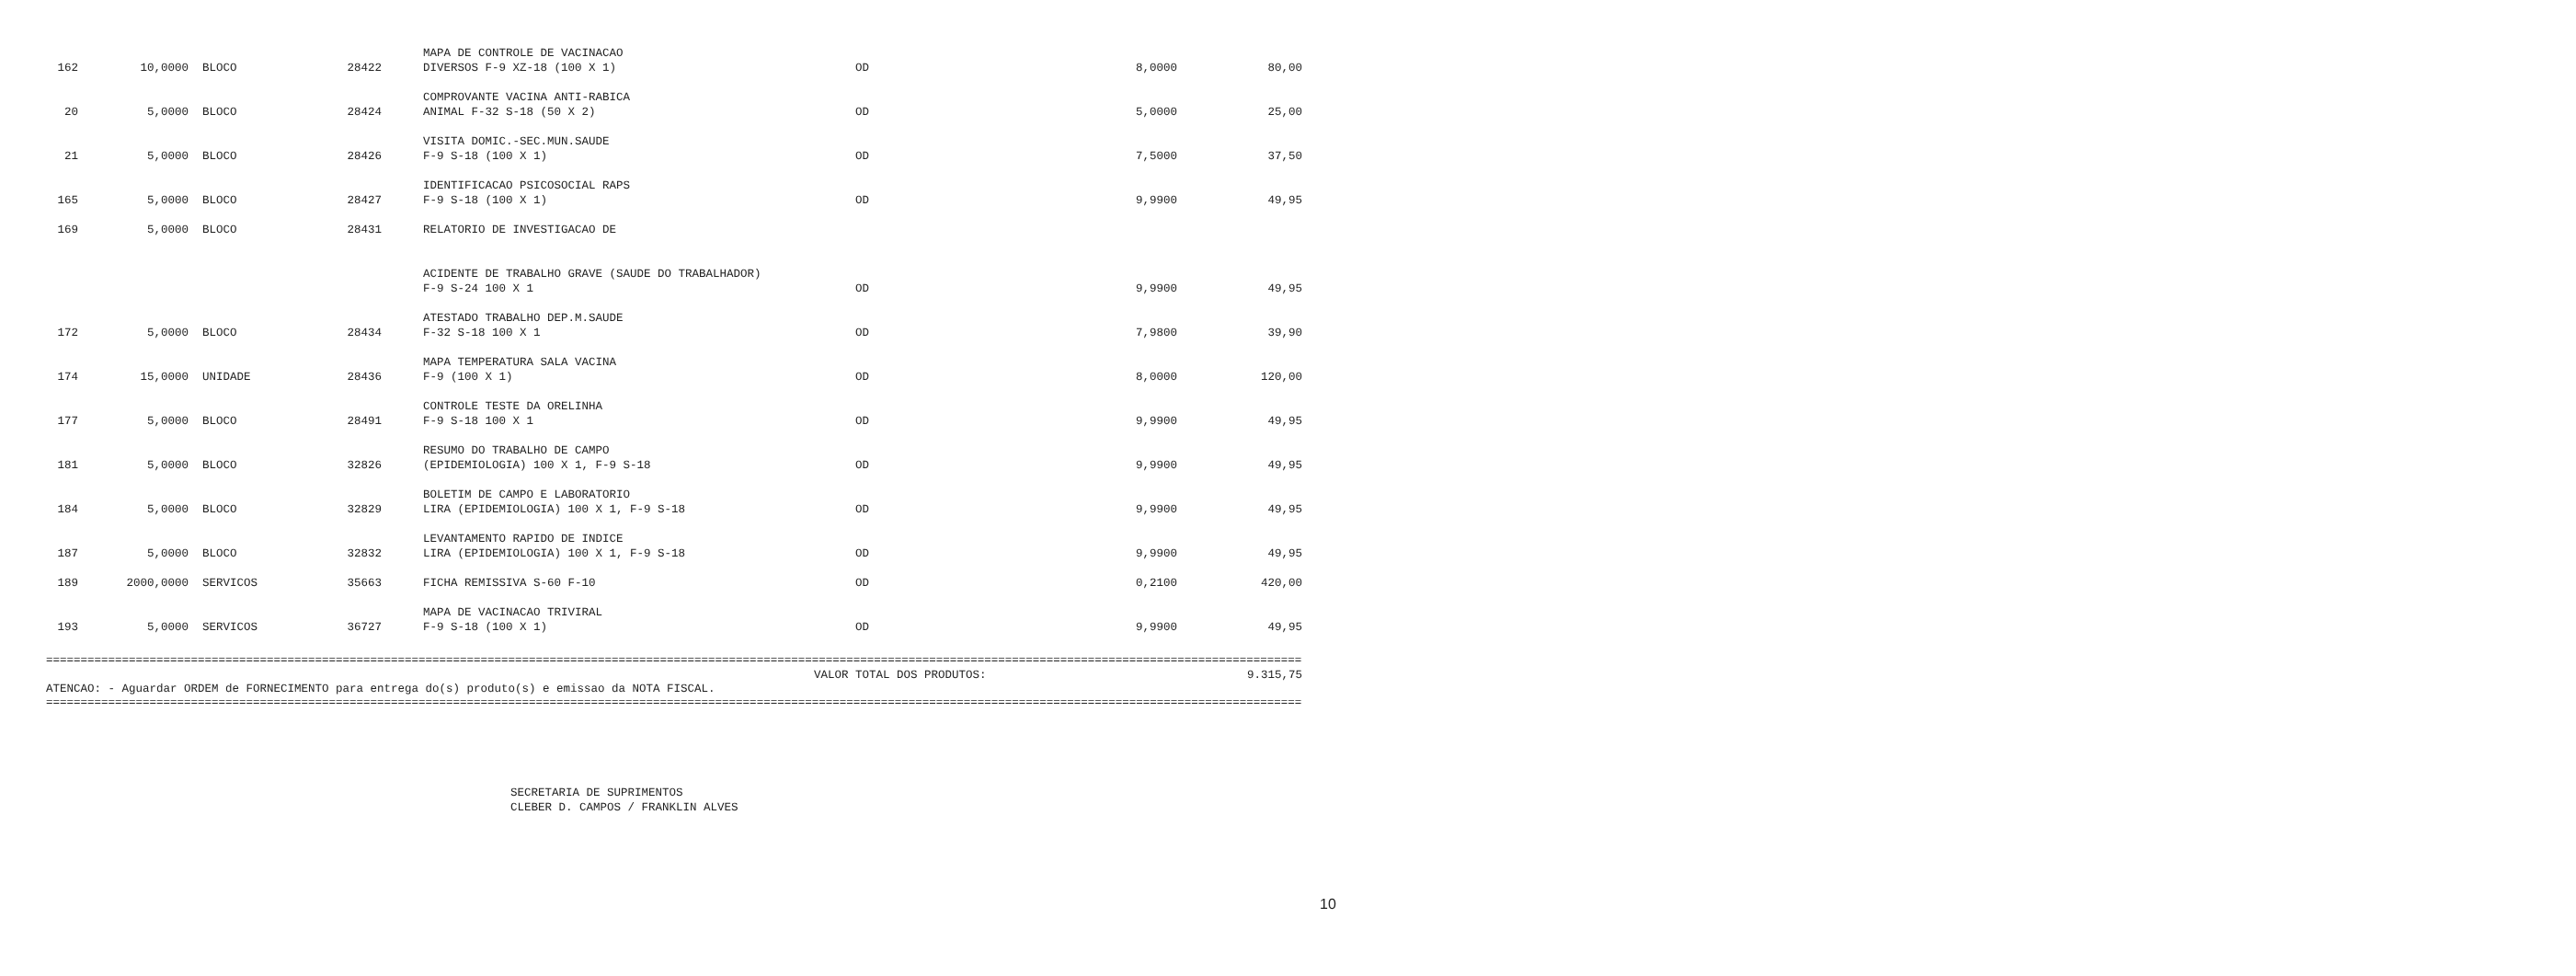| 162 | 10,0000 | BLOCO | 28422 | | MAPA DE CONTROLE DE VACINACAO DIVERSOS F-9 XZ-18 (100 X 1) | OD | 8,0000 | 80,00 |
| 20 | 5,0000 | BLOCO | 28424 | | COMPROVANTE VACINA ANTI-RABICA ANIMAL F-32 S-18 (50 X 2) | OD | 5,0000 | 25,00 |
| 21 | 5,0000 | BLOCO | 28426 | | VISITA DOMIC.-SEC.MUN.SAUDE F-9 S-18 (100 X 1) | OD | 7,5000 | 37,50 |
| 165 | 5,0000 | BLOCO | 28427 | | IDENTIFICACAO PSICOSOCIAL RAPS F-9 S-18 (100 X 1) | OD | 9,9900 | 49,95 |
| 169 | 5,0000 | BLOCO | 28431 | | RELATORIO DE INVESTIGACAO DE ACIDENTE DE TRABALHO GRAVE (SAUDE DO TRABALHADOR) F-9 S-24 100 X 1 | OD | 9,9900 | 49,95 |
| 172 | 5,0000 | BLOCO | 28434 | | ATESTADO TRABALHO DEP.M.SAUDE F-32 S-18 100 X 1 | OD | 7,9800 | 39,90 |
| 174 | 15,0000 | UNIDADE | 28436 | | MAPA TEMPERATURA SALA VACINA F-9 (100 X 1) | OD | 8,0000 | 120,00 |
| 177 | 5,0000 | BLOCO | 28491 | | CONTROLE TESTE DA ORELINHA F-9 S-18 100 X 1 | OD | 9,9900 | 49,95 |
| 181 | 5,0000 | BLOCO | 32826 | | RESUMO DO TRABALHO DE CAMPO (EPIDEMIOLOGIA) 100 X 1, F-9 S-18 | OD | 9,9900 | 49,95 |
| 184 | 5,0000 | BLOCO | 32829 | | BOLETIM DE CAMPO E LABORATORIO LIRA (EPIDEMIOLOGIA) 100 X 1, F-9 S-18 | OD | 9,9900 | 49,95 |
| 187 | 5,0000 | BLOCO | 32832 | | LEVANTAMENTO RAPIDO DE INDICE LIRA (EPIDEMIOLOGIA) 100 X 1, F-9 S-18 | OD | 9,9900 | 49,95 |
| 189 | 2000,0000 | SERVICOS | 35663 | | FICHA REMISSIVA S-60 F-10 | OD | 0,2100 | 420,00 |
| 193 | 5,0000 | SERVICOS | 36727 | | MAPA DE VACINACAO TRIVIRAL F-9 S-18 (100 X 1) | OD | 9,9900 | 49,95 |
==============================================================================================================================================================================================
VALOR TOTAL DOS PRODUTOS: 9.315,75
ATENCAO: - Aguardar ORDEM de FORNECIMENTO para entrega do(s) produto(s) e emissao da NOTA FISCAL.
==============================================================================================================================================================================================
SECRETARIA DE SUPRIMENTOS
CLEBER D. CAMPOS / FRANKLIN ALVES
10